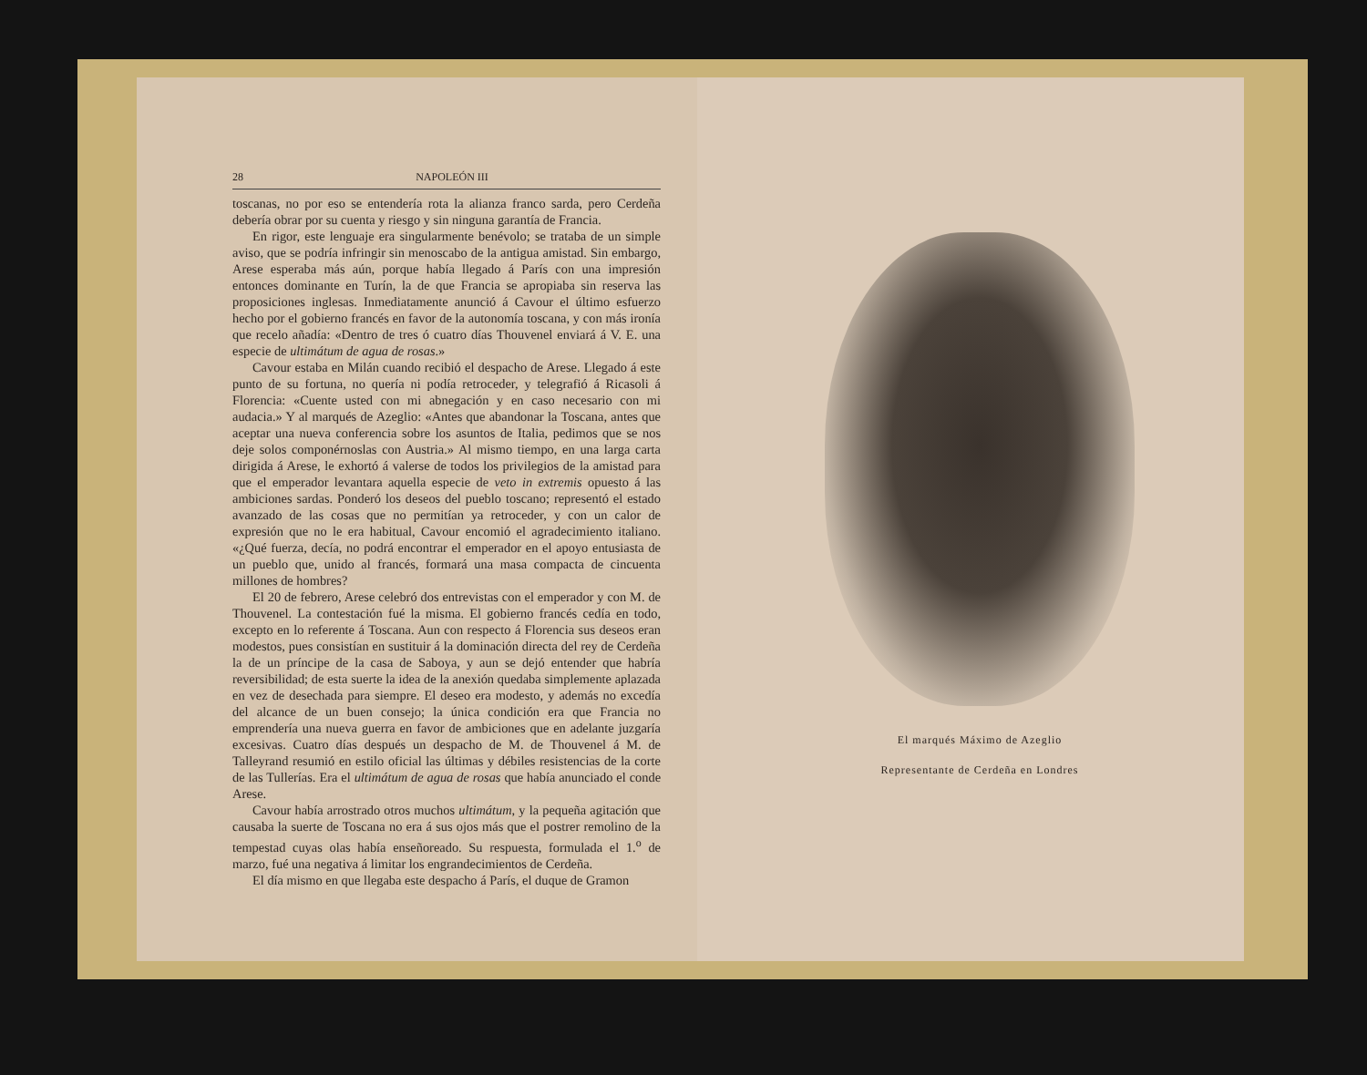28 NAPOLEÓN III
toscanas, no por eso se entendería rota la alianza franco sarda, pero Cerdeña debería obrar por su cuenta y riesgo y sin ninguna garantía de Francia.
En rigor, este lenguaje era singularmente benévolo; se trataba de un simple aviso, que se podría infringir sin menoscabo de la antigua amistad. Sin embargo, Arese esperaba más aún, porque había llegado á París con una impresión entonces dominante en Turín, la de que Francia se apropiaba sin reserva las proposiciones inglesas. Inmediatamente anunció á Cavour el último esfuerzo hecho por el gobierno francés en favor de la autonomía toscana, y con más ironía que recelo añadía: «Dentro de tres ó cuatro días Thouvenel enviará á V. E. una especie de ultimátum de agua de rosas.»
Cavour estaba en Milán cuando recibió el despacho de Arese. Llegado á este punto de su fortuna, no quería ni podía retroceder, y telegrafió á Ricasoli á Florencia: «Cuente usted con mi abnegación y en caso necesario con mi audacia.» Y al marqués de Azeglio: «Antes que abandonar la Toscana, antes que aceptar una nueva conferencia sobre los asuntos de Italia, pedimos que se nos deje solos componérnoslas con Austria.» Al mismo tiempo, en una larga carta dirigida á Arese, le exhortó á valerse de todos los privilegios de la amistad para que el emperador levantara aquella especie de veto in extremis opuesto á las ambiciones sardas. Ponderó los deseos del pueblo toscano; representó el estado avanzado de las cosas que no permitían ya retroceder, y con un calor de expresión que no le era habitual, Cavour encomió el agradecimiento italiano. «¿Qué fuerza, decía, no podrá encontrar el emperador en el apoyo entusiasta de un pueblo que, unido al francés, formará una masa compacta de cincuenta millones de hombres?
El 20 de febrero, Arese celebró dos entrevistas con el emperador y con M. de Thouvenel. La contestación fué la misma. El gobierno francés cedía en todo, excepto en lo referente á Toscana. Aun con respecto á Florencia sus deseos eran modestos, pues consistían en sustituir á la dominación directa del rey de Cerdeña la de un príncipe de la casa de Saboya, y aun se dejó entender que habría reversibilidad; de esta suerte la idea de la anexión quedaba simplemente aplazada en vez de desechada para siempre. El deseo era modesto, y además no excedía del alcance de un buen consejo; la única condición era que Francia no emprendería una nueva guerra en favor de ambiciones que en adelante juzgaría excesivas. Cuatro días después un despacho de M. de Thouvenel á M. de Talleyrand resumió en estilo oficial las últimas y débiles resistencias de la corte de las Tullerías. Era el ultimátum de agua de rosas que había anunciado el conde Arese.
Cavour había arrostrado otros muchos ultimátum, y la pequeña agitación que causaba la suerte de Toscana no era á sus ojos más que el postrer remolino de la tempestad cuyas olas había enseñoreado. Su respuesta, formulada el 1.<sup>o</sup> de marzo, fué una negativa á limitar los engrandecimientos de Cerdeña.
El día mismo en que llegaba este despacho á París, el duque de Gramon
El marqués Máximo de Azeglio
Representante de Cerdeña en Londres